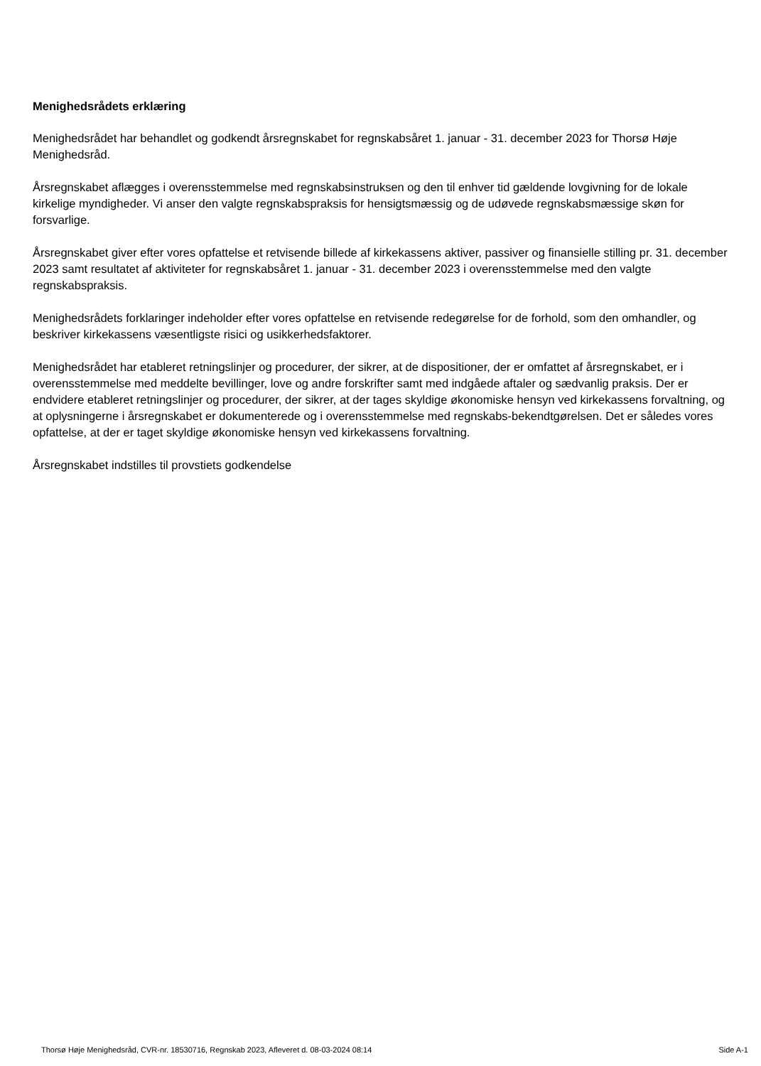Menighedsrådets erklæring
Menighedsrådet har behandlet og godkendt årsregnskabet for regnskabsåret 1. januar - 31. december 2023 for Thorsø Høje Menighedsråd.
Årsregnskabet aflægges i overensstemmelse med regnskabsinstruksen og den til enhver tid gældende lovgivning for de lokale kirkelige myndigheder. Vi anser den valgte regnskabspraksis for hensigtsmæssig og de udøvede regnskabsmæssige skøn for forsvarlige.
Årsregnskabet giver efter vores opfattelse et retvisende billede af kirkekassens aktiver, passiver og finansielle stilling pr. 31. december 2023 samt resultatet af aktiviteter for regnskabsåret 1. januar - 31. december 2023 i overensstemmelse med den valgte regnskabspraksis.
Menighedsrådets forklaringer indeholder efter vores opfattelse en retvisende redegørelse for de forhold, som den omhandler, og beskriver kirkekassens væsentligste risici og usikkerhedsfaktorer.
Menighedsrådet har etableret retningslinjer og procedurer, der sikrer, at de dispositioner, der er omfattet af årsregnskabet, er i overensstemmelse med meddelte bevillinger, love og andre forskrifter samt med indgåede aftaler og sædvanlig praksis. Der er endvidere etableret retningslinjer og procedurer, der sikrer, at der tages skyldige økonomiske hensyn ved kirkekassens forvaltning, og at oplysningerne i årsregnskabet er dokumenterede og i overensstemmelse med regnskabs-bekendtgørelsen. Det er således vores opfattelse, at der er taget skyldige økonomiske hensyn ved kirkekassens forvaltning.
Årsregnskabet indstilles til provstiets godkendelse
Thorsø Høje Menighedsråd, CVR-nr. 18530716, Regnskab 2023, Afleveret d. 08-03-2024 08:14 Side A-1